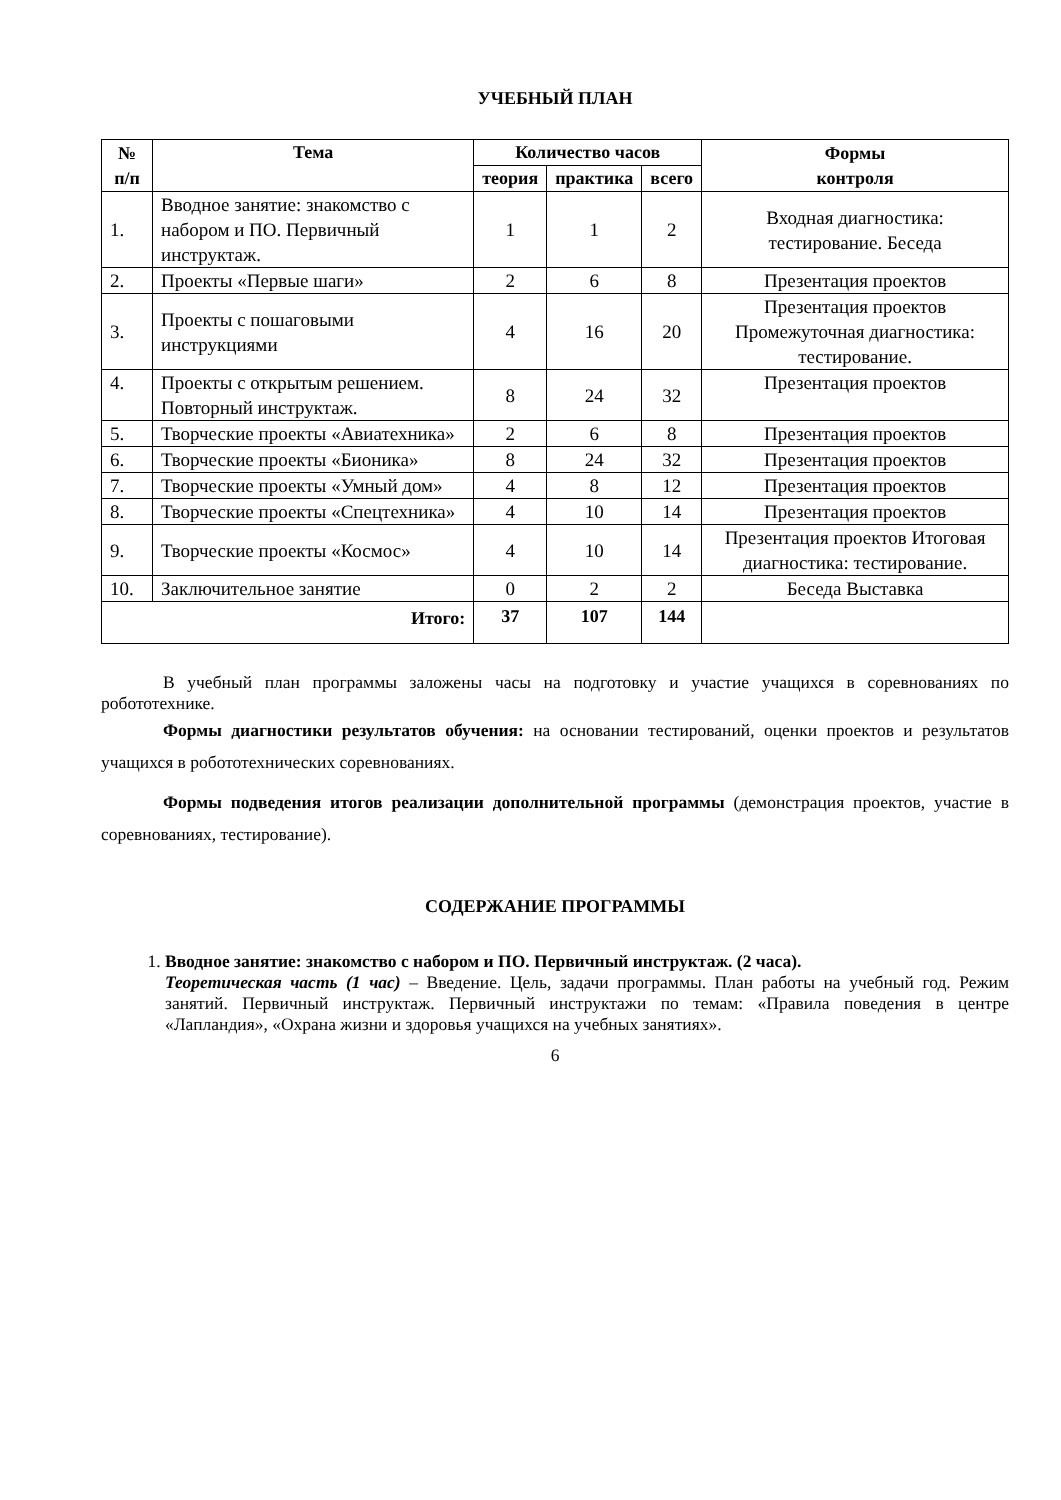УЧЕБНЫЙ ПЛАН
| № п/п | Тема | Количество часов | | | Формы контроля |
| --- | --- | --- | --- | --- | --- |
| | | теория | практика | всего | |
| 1. | Вводное занятие: знакомство с набором и ПО. Первичный инструктаж. | 1 | 1 | 2 | Входная диагностика: тестирование. Беседа |
| 2. | Проекты «Первые шаги» | 2 | 6 | 8 | Презентация проектов |
| 3. | Проекты с пошаговыми инструкциями | 4 | 16 | 20 | Презентация проектов Промежуточная диагностика: тестирование. |
| 4. | Проекты с открытым решением. Повторный инструктаж. | 8 | 24 | 32 | Презентация проектов |
| 5. | Творческие проекты «Авиатехника» | 2 | 6 | 8 | Презентация проектов |
| 6. | Творческие проекты «Бионика» | 8 | 24 | 32 | Презентация проектов |
| 7. | Творческие проекты «Умный дом» | 4 | 8 | 12 | Презентация проектов |
| 8. | Творческие проекты «Спецтехника» | 4 | 10 | 14 | Презентация проектов |
| 9. | Творческие проекты «Космос» | 4 | 10 | 14 | Презентация проектов Итоговая диагностика: тестирование. |
| 10. | Заключительное занятие | 0 | 2 | 2 | Беседа Выставка |
| Итого: | | 37 | 107 | 144 | |
В учебный план программы заложены часы на подготовку и участие учащихся в соревнованиях по робототехнике.
Формы диагностики результатов обучения: на основании тестирований, оценки проектов и результатов учащихся в робототехнических соревнованиях.
Формы подведения итогов реализации дополнительной программы (демонстрация проектов, участие в соревнованиях, тестирование).
СОДЕРЖАНИЕ ПРОГРАММЫ
1. Вводное занятие: знакомство с набором и ПО. Первичный инструктаж. (2 часа).
Теоретическая часть (1 час) – Введение. Цель, задачи программы. План работы на учебный год. Режим занятий. Первичный инструктаж. Первичный инструктажи по темам: «Правила поведения в центре «Лапландия», «Охрана жизни и здоровья учащихся на учебных занятиях».
6